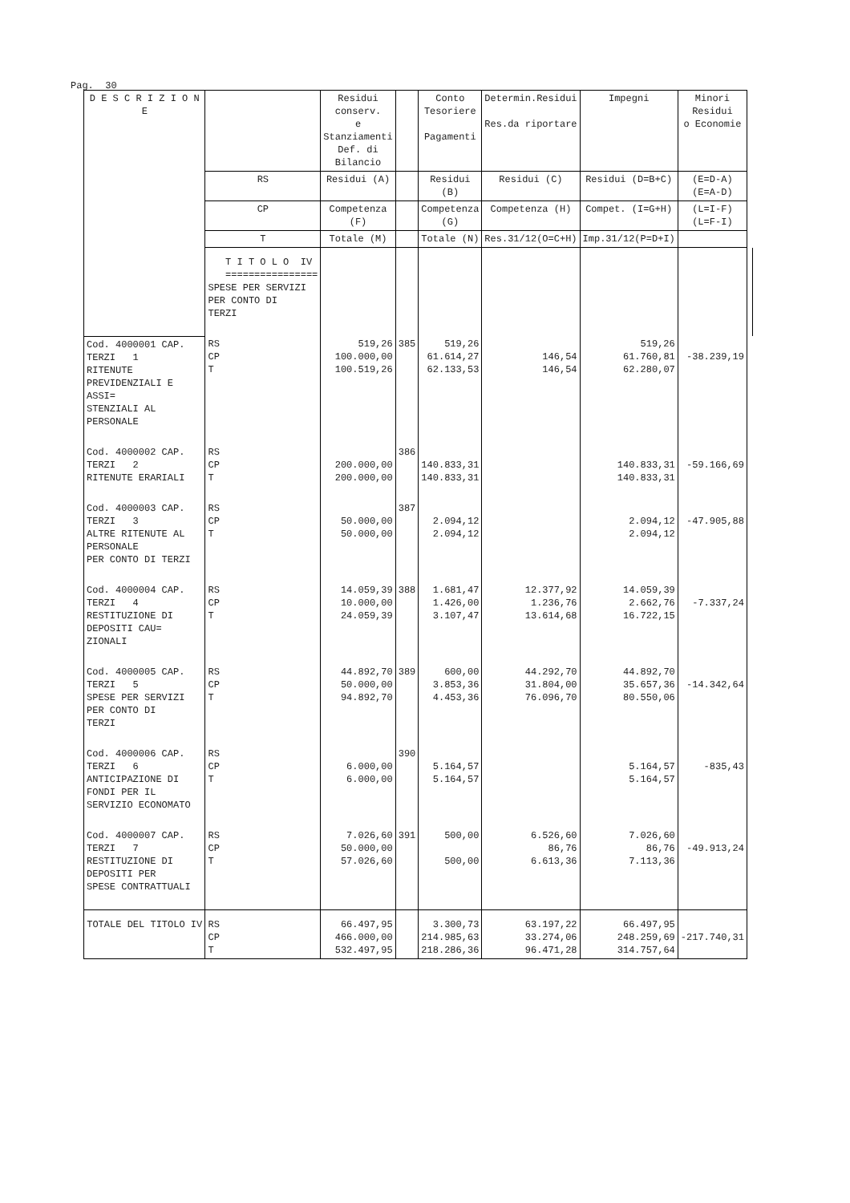Pag. 30
| D E S C R I Z I O N E | | Residui conserv. e Stanziamenti Def. di Bilancio | | Conto Tesoriere Pagamenti | Determin.Residui Res.da riportare | Impegni | Minori Residui o Economie | |
| --- | --- | --- | --- | --- | --- | --- | --- | --- |
| | RS | Residui (A) | | Residui (B) | Residui (C) | Residui (D=B+C) | (E=D-A) (E=A-D) | |
| | CP | Competenza (F) | | Competenza (G) | Competenza (H) | Compet. (I=G+H) | (L=I-F) (L=F-I) | |
| | T | Totale (M) | | Totale (N) | Res.31/12(O=C+H) | Imp.31/12(P=D+I) | | |
| | T I T O L O IV ================ SPESE PER SERVIZI PER CONTO DI TERZI | | | | | | | |
| Cod. 4000001 CAP. TERZI 1 RITENUTE PREVIDENZIALI E ASSI= STENZIALI AL PERSONALE | RS CP T | 519,26 100.000,00 100.519,26 | 385 | 519,26 61.614,27 62.133,53 | 146,54 146,54 | 519,26 61.760,81 62.280,07 | -38.239,19 | |
| Cod. 4000002 CAP. TERZI 2 RITENUTE ERARIALI | RS CP T | 200.000,00 200.000,00 | 386 | 140.833,31 140.833,31 | | 140.833,31 140.833,31 | -59.166,69 | |
| Cod. 4000003 CAP. TERZI 3 ALTRE RITENUTE AL PERSONALE PER CONTO DI TERZI | RS CP T | 50.000,00 50.000,00 | 387 | 2.094,12 2.094,12 | | 2.094,12 2.094,12 | -47.905,88 | |
| Cod. 4000004 CAP. TERZI 4 RESTITUZIONE DI DEPOSITI CAU= ZIONALI | RS CP T | 14.059,39 10.000,00 24.059,39 | 388 | 1.681,47 1.426,00 3.107,47 | 12.377,92 1.236,76 13.614,68 | 14.059,39 2.662,76 16.722,15 | -7.337,24 | |
| Cod. 4000005 CAP. TERZI 5 SPESE PER SERVIZI PER CONTO DI TERZI | RS CP T | 44.892,70 50.000,00 94.892,70 | 389 | 600,00 3.853,36 4.453,36 | 44.292,70 31.804,00 76.096,70 | 44.892,70 35.657,36 80.550,06 | -14.342,64 | |
| Cod. 4000006 CAP. TERZI 6 ANTICIPAZIONE DI FONDI PER IL SERVIZIO ECONOMATO | RS CP T | 6.000,00 6.000,00 | 390 | 5.164,57 5.164,57 | | 5.164,57 5.164,57 | -835,43 | |
| Cod. 4000007 CAP. TERZI 7 RESTITUZIONE DI DEPOSITI PER SPESE CONTRATTUALI | RS CP T | 7.026,60 50.000,00 57.026,60 | 391 | 500,00 500,00 | 6.526,60 86,76 6.613,36 | 7.026,60 86,76 7.113,36 | -49.913,24 | |
| TOTALE DEL TITOLO IV | RS CP T | 66.497,95 466.000,00 532.497,95 | | 3.300,73 214.985,63 218.286,36 | 63.197,22 33.274,06 96.471,28 | 66.497,95 248.259,69 314.757,64 | -217.740,31 | |